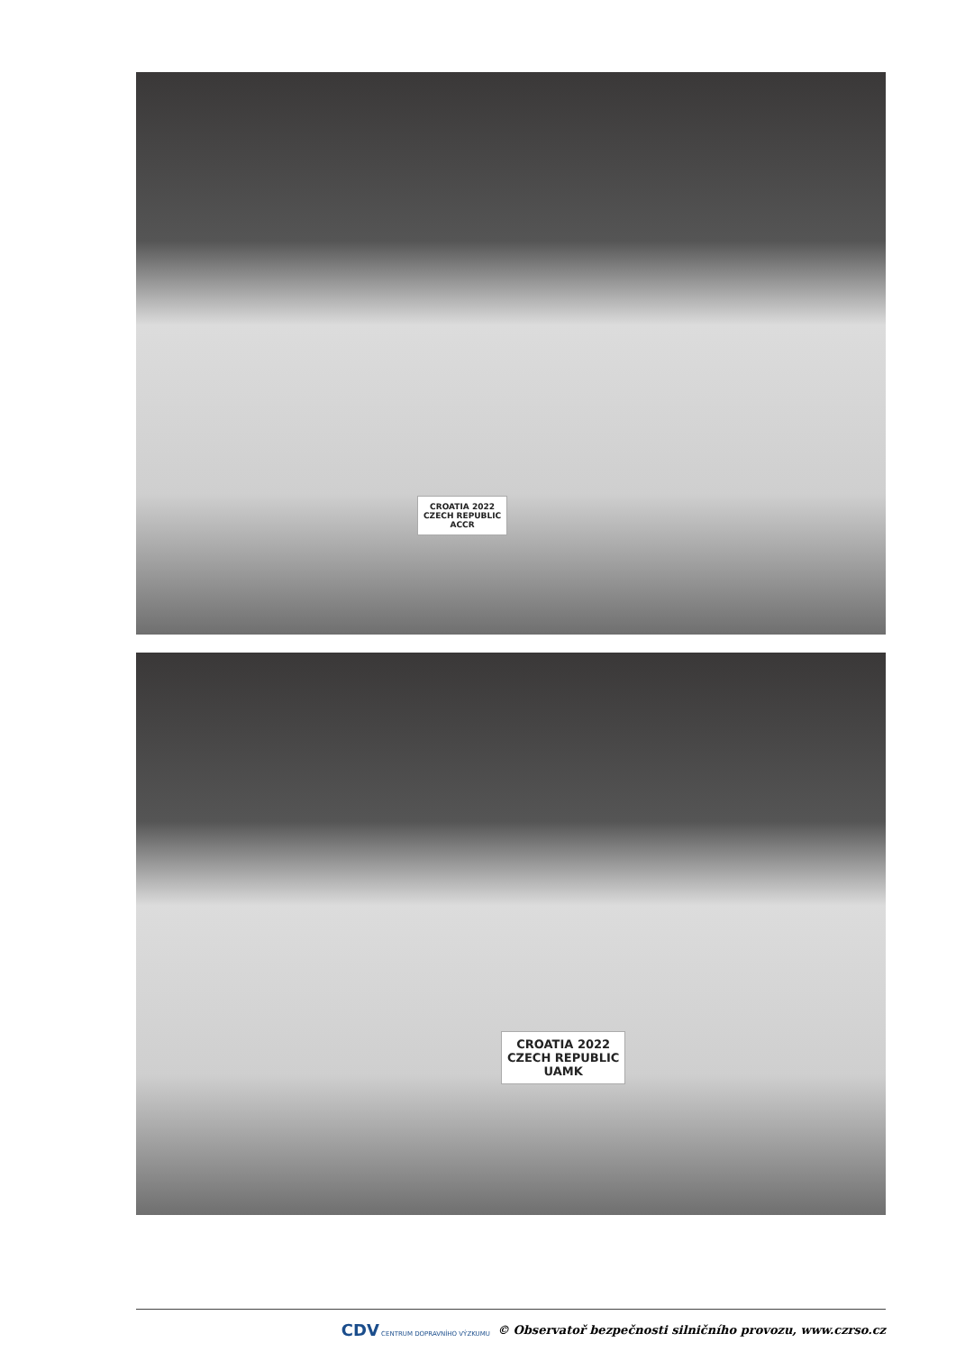CROATIA 2022
CZECH REPUBLIC
ACCR
CROATIA 2022
CZECH REPUBLIC
UAMK
CDV CENTRUM DOPRAVNÍHO VÝZKUMU © Observatoř bezpečnosti silničního provozu, www.czrso.cz